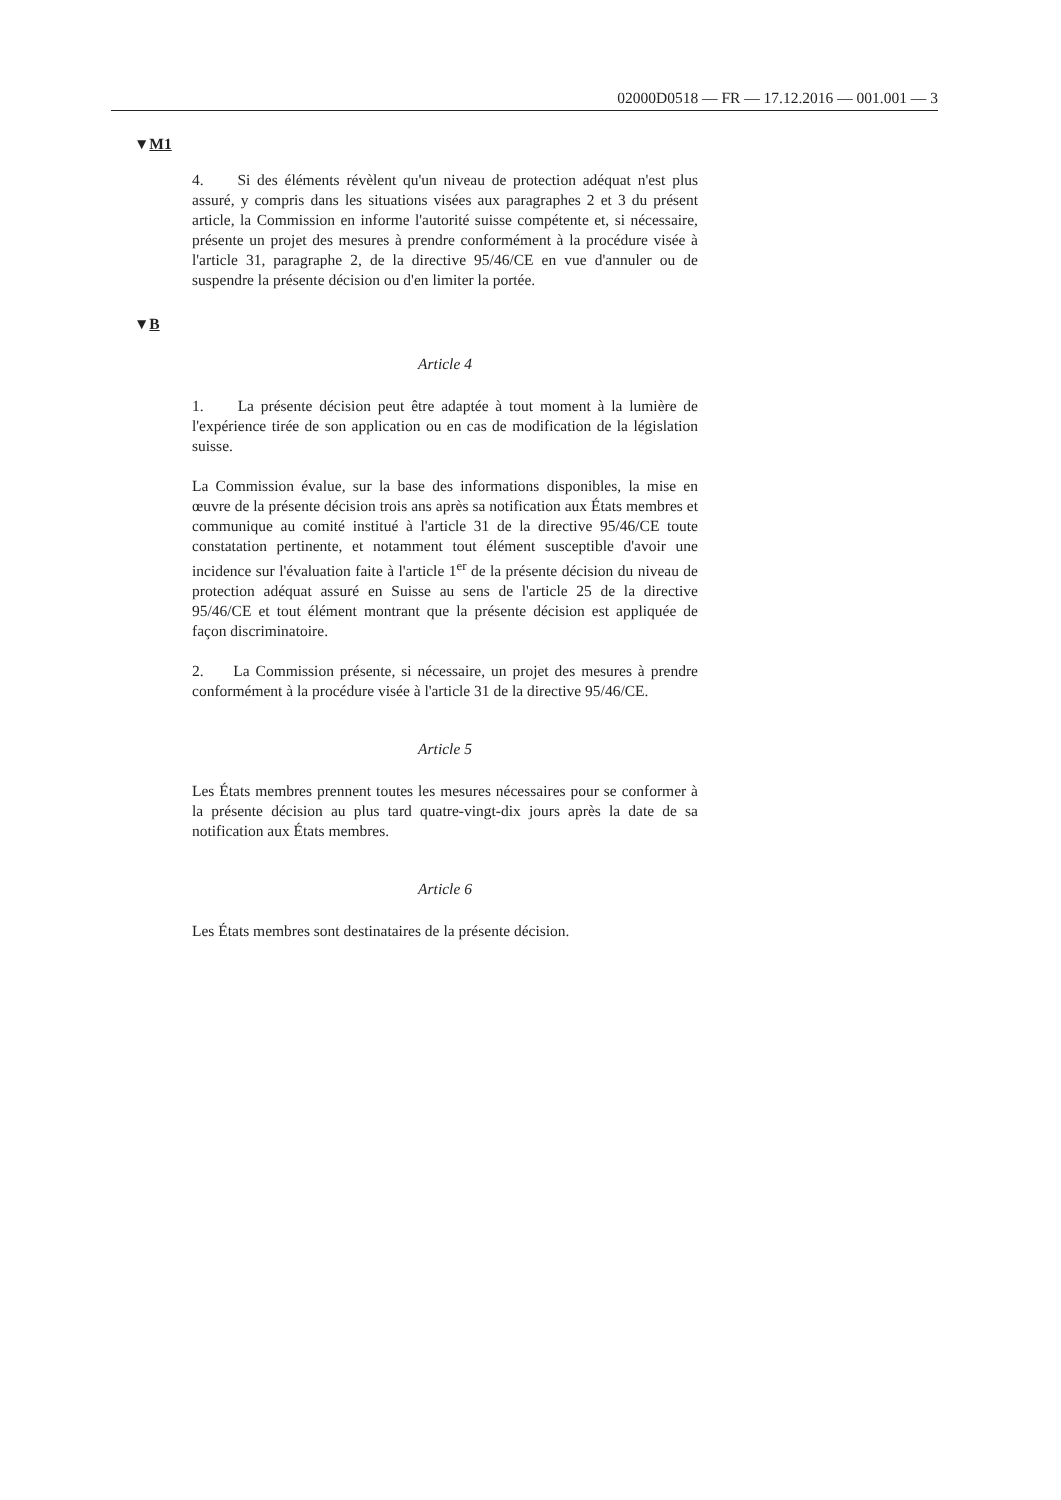02000D0518 — FR — 17.12.2016 — 001.001 — 3
▼M1
4. Si des éléments révèlent qu'un niveau de protection adéquat n'est plus assuré, y compris dans les situations visées aux paragraphes 2 et 3 du présent article, la Commission en informe l'autorité suisse compétente et, si nécessaire, présente un projet des mesures à prendre conformément à la procédure visée à l'article 31, paragraphe 2, de la directive 95/46/CE en vue d'annuler ou de suspendre la présente décision ou d'en limiter la portée.
▼B
Article 4
1. La présente décision peut être adaptée à tout moment à la lumière de l'expérience tirée de son application ou en cas de modification de la législation suisse.
La Commission évalue, sur la base des informations disponibles, la mise en œuvre de la présente décision trois ans après sa notification aux États membres et communique au comité institué à l'article 31 de la directive 95/46/CE toute constatation pertinente, et notamment tout élément susceptible d'avoir une incidence sur l'évaluation faite à l'article 1<sup>er</sup> de la présente décision du niveau de protection adéquat assuré en Suisse au sens de l'article 25 de la directive 95/46/CE et tout élément montrant que la présente décision est appliquée de façon discriminatoire.
2. La Commission présente, si nécessaire, un projet des mesures à prendre conformément à la procédure visée à l'article 31 de la directive 95/46/CE.
Article 5
Les États membres prennent toutes les mesures nécessaires pour se conformer à la présente décision au plus tard quatre-vingt-dix jours après la date de sa notification aux États membres.
Article 6
Les États membres sont destinataires de la présente décision.